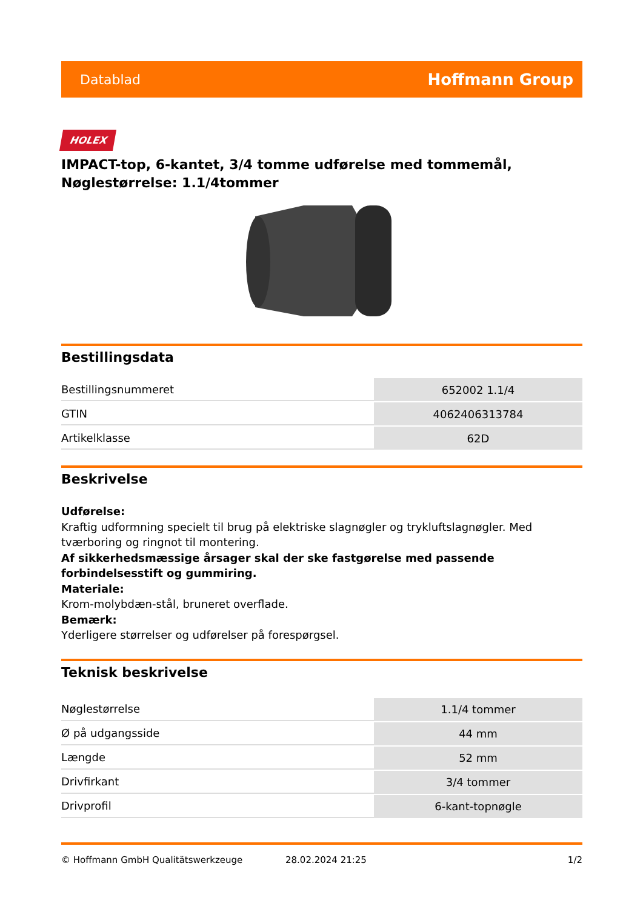Datablad Hoffmann Group
HOLEX
IMPACT-top, 6-kantet, 3/4 tomme udførelse med tommemål, Nøglestørrelse: 1.1/4tommer
Bestillingsdata
| Bestillingsnummeret | 652002 1.1/4 |
| GTIN | 4062406313784 |
| Artikelklasse | 62D |
Beskrivelse
Udførelse:
Kraftig udformning specielt til brug på elektriske slagnøgler og trykluftslagnøgler. Med tværboring og ringnot til montering.
Af sikkerhedsmæssige årsager skal der ske fastgørelse med passende forbindelsesstift og gummiring.
Materiale:
Krom-molybdæn-stål, bruneret overflade.
Bemærk:
Yderligere størrelser og udførelser på forespørgsel.
Teknisk beskrivelse
| Nøglestørrelse | 1.1/4 tommer |
| Ø på udgangsside | 44 mm |
| Længde | 52 mm |
| Drivfirkant | 3/4 tommer |
| Drivprofil | 6-kant-topnøgle |
© Hoffmann GmbH Qualitätswerkzeuge 28.02.2024 21:25 1/2